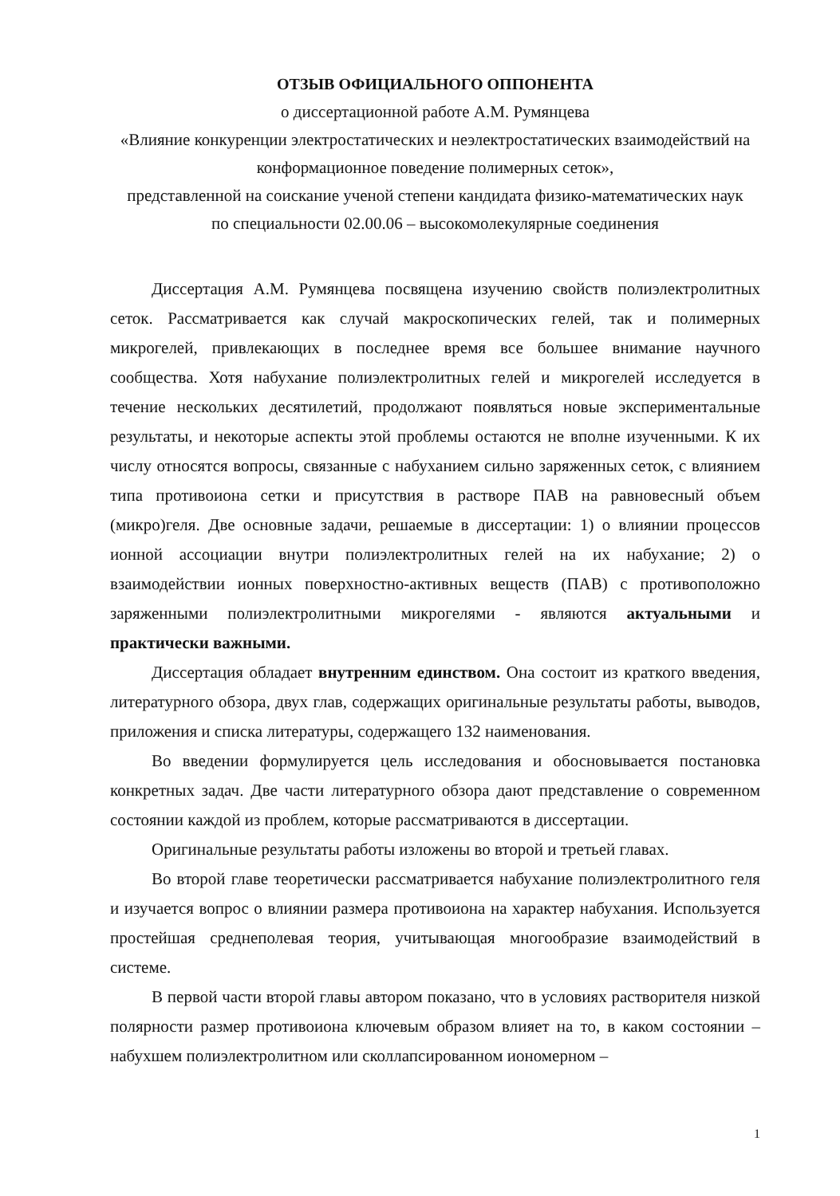ОТЗЫВ ОФИЦИАЛЬНОГО ОППОНЕНТА
о диссертационной работе А.М. Румянцева
«Влияние конкуренции электростатических и неэлектростатических взаимодействий на конформационное поведение полимерных сеток»,
представленной на соискание ученой степени кандидата физико-математических наук
по специальности 02.00.06 – высокомолекулярные соединения
Диссертация А.М. Румянцева посвящена изучению свойств полиэлектролитных сеток. Рассматривается как случай макроскопических гелей, так и полимерных микрогелей, привлекающих в последнее время все большее внимание научного сообщества. Хотя набухание полиэлектролитных гелей и микрогелей исследуется в течение нескольких десятилетий, продолжают появляться новые экспериментальные результаты, и некоторые аспекты этой проблемы остаются не вполне изученными. К их числу относятся вопросы, связанные с набуханием сильно заряженных сеток, с влиянием типа противоиона сетки и присутствия в растворе ПАВ на равновесный объем (микро)геля. Две основные задачи, решаемые в диссертации: 1) о влиянии процессов ионной ассоциации внутри полиэлектролитных гелей на их набухание; 2) о взаимодействии ионных поверхностно-активных веществ (ПАВ) с противоположно заряженными полиэлектролитными микрогелями - являются актуальными и практически важными.
Диссертация обладает внутренним единством. Она состоит из краткого введения, литературного обзора, двух глав, содержащих оригинальные результаты работы, выводов, приложения и списка литературы, содержащего 132 наименования.
Во введении формулируется цель исследования и обосновывается постановка конкретных задач. Две части литературного обзора дают представление о современном состоянии каждой из проблем, которые рассматриваются в диссертации.
Оригинальные результаты работы изложены во второй и третьей главах.
Во второй главе теоретически рассматривается набухание полиэлектролитного геля и изучается вопрос о влиянии размера противоиона на характер набухания. Используется простейшая среднеполевая теория, учитывающая многообразие взаимодействий в системе.
В первой части второй главы автором показано, что в условиях растворителя низкой полярности размер противоиона ключевым образом влияет на то, в каком состоянии – набухшем полиэлектролитном или сколлапсированном иономерном –
1